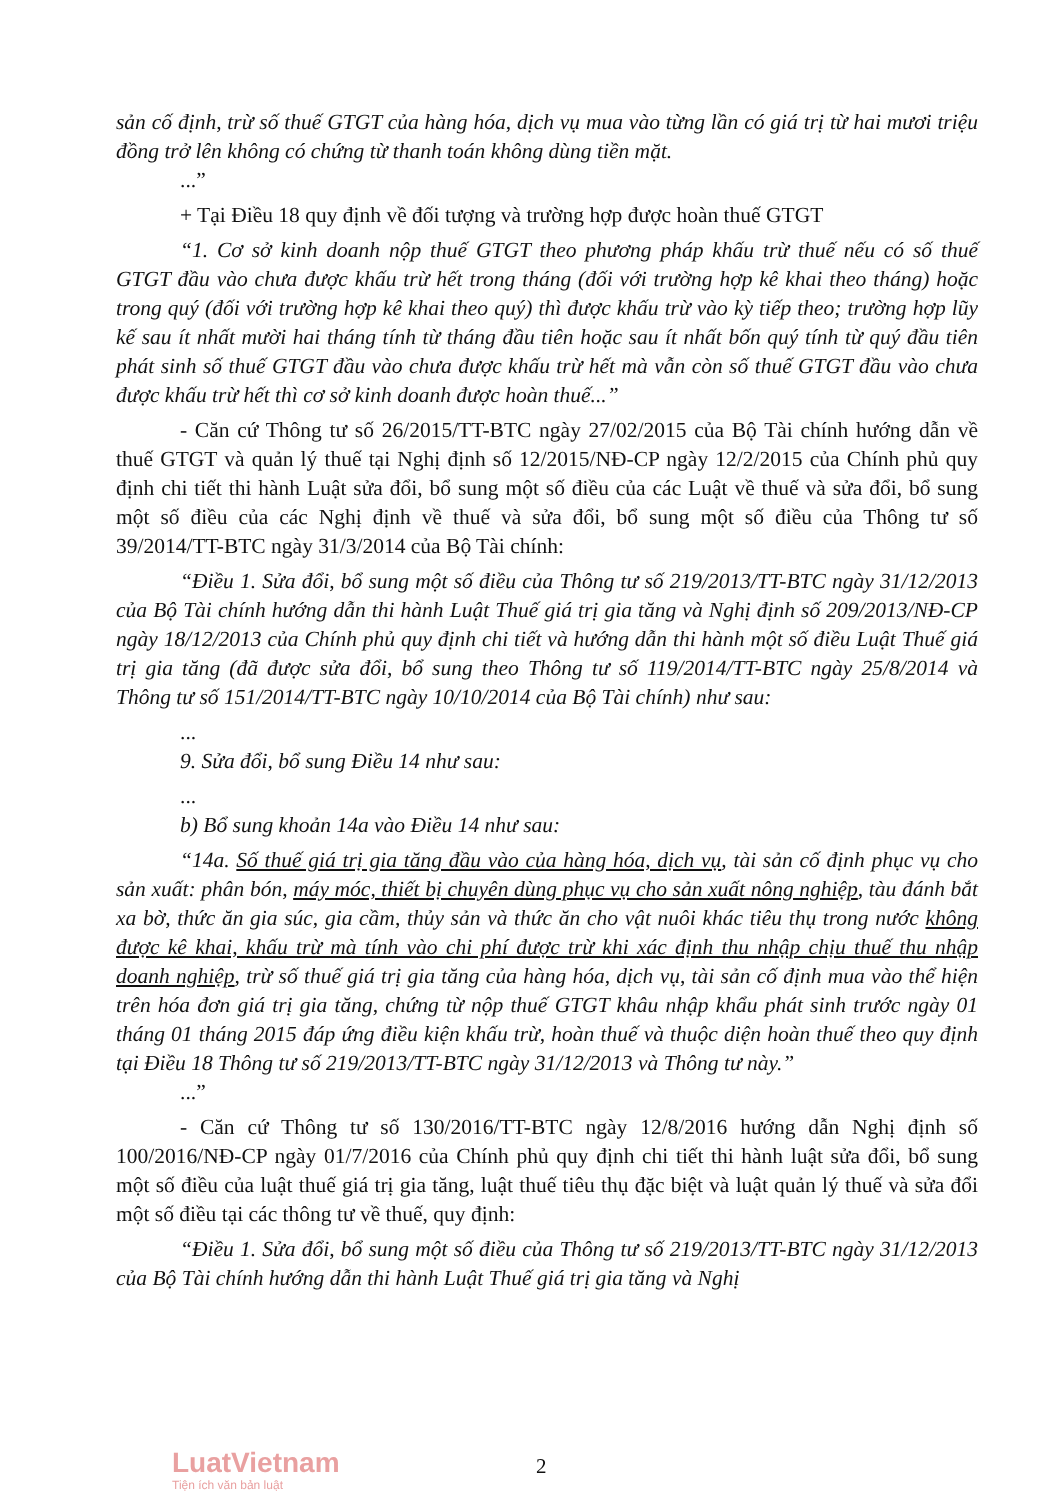sản cố định, trừ số thuế GTGT của hàng hóa, dịch vụ mua vào từng lần có giá trị từ hai mươi triệu đồng trở lên không có chứng từ thanh toán không dùng tiền mặt.
...”
+ Tại Điều 18 quy định về đối tượng và trường hợp được hoàn thuế GTGT
“1. Cơ sở kinh doanh nộp thuế GTGT theo phương pháp khấu trừ thuế nếu có số thuế GTGT đầu vào chưa được khấu trừ hết trong tháng (đối với trường hợp kê khai theo tháng) hoặc trong quý (đối với trường hợp kê khai theo quý) thì được khấu trừ vào kỳ tiếp theo; trường hợp lũy kế sau ít nhất mười hai tháng tính từ tháng đầu tiên hoặc sau ít nhất bốn quý tính từ quý đầu tiên phát sinh số thuế GTGT đầu vào chưa được khấu trừ hết mà vẫn còn số thuế GTGT đầu vào chưa được khấu trừ hết thì cơ sở kinh doanh được hoàn thuế...”
- Căn cứ Thông tư số 26/2015/TT-BTC ngày 27/02/2015 của Bộ Tài chính hướng dẫn về thuế GTGT và quản lý thuế tại Nghị định số 12/2015/NĐ-CP ngày 12/2/2015 của Chính phủ quy định chi tiết thi hành Luật sửa đổi, bổ sung một số điều của các Luật về thuế và sửa đổi, bổ sung một số điều của các Nghị định về thuế và sửa đổi, bổ sung một số điều của Thông tư số 39/2014/TT-BTC ngày 31/3/2014 của Bộ Tài chính:
“Điều 1. Sửa đổi, bổ sung một số điều của Thông tư số 219/2013/TT-BTC ngày 31/12/2013 của Bộ Tài chính hướng dẫn thi hành Luật Thuế giá trị gia tăng và Nghị định số 209/2013/NĐ-CP ngày 18/12/2013 của Chính phủ quy định chi tiết và hướng dẫn thi hành một số điều Luật Thuế giá trị gia tăng (đã được sửa đổi, bổ sung theo Thông tư số 119/2014/TT-BTC ngày 25/8/2014 và Thông tư số 151/2014/TT-BTC ngày 10/10/2014 của Bộ Tài chính) như sau:
...
9. Sửa đổi, bổ sung Điều 14 như sau:
...
b) Bổ sung khoản 14a vào Điều 14 như sau:
“14a. Số thuế giá trị gia tăng đầu vào của hàng hóa, dịch vụ, tài sản cố định phục vụ cho sản xuất: phân bón, máy móc, thiết bị chuyên dùng phục vụ cho sản xuất nông nghiệp, tàu đánh bắt xa bờ, thức ăn gia súc, gia cầm, thủy sản và thức ăn cho vật nuôi khác tiêu thụ trong nước không được kê khai, khấu trừ mà tính vào chi phí được trừ khi xác định thu nhập chịu thuế thu nhập doanh nghiệp, trừ số thuế giá trị gia tăng của hàng hóa, dịch vụ, tài sản cố định mua vào thể hiện trên hóa đơn giá trị gia tăng, chứng từ nộp thuế GTGT khâu nhập khẩu phát sinh trước ngày 01 tháng 01 tháng 2015 đáp ứng điều kiện khấu trừ, hoàn thuế và thuộc diện hoàn thuế theo quy định tại Điều 18 Thông tư số 219/2013/TT-BTC ngày 31/12/2013 và Thông tư này.”
...”
- Căn cứ Thông tư số 130/2016/TT-BTC ngày 12/8/2016 hướng dẫn Nghị định số 100/2016/NĐ-CP ngày 01/7/2016 của Chính phủ quy định chi tiết thi hành luật sửa đổi, bổ sung một số điều của luật thuế giá trị gia tăng, luật thuế tiêu thụ đặc biệt và luật quản lý thuế và sửa đổi một số điều tại các thông tư về thuế, quy định:
“Điều 1. Sửa đổi, bổ sung một số điều của Thông tư số 219/2013/TT-BTC ngày 31/12/2013 của Bộ Tài chính hướng dẫn thi hành Luật Thuế giá trị gia tăng và Nghị
LuatVietnam
Tiện ích văn bản luật
2